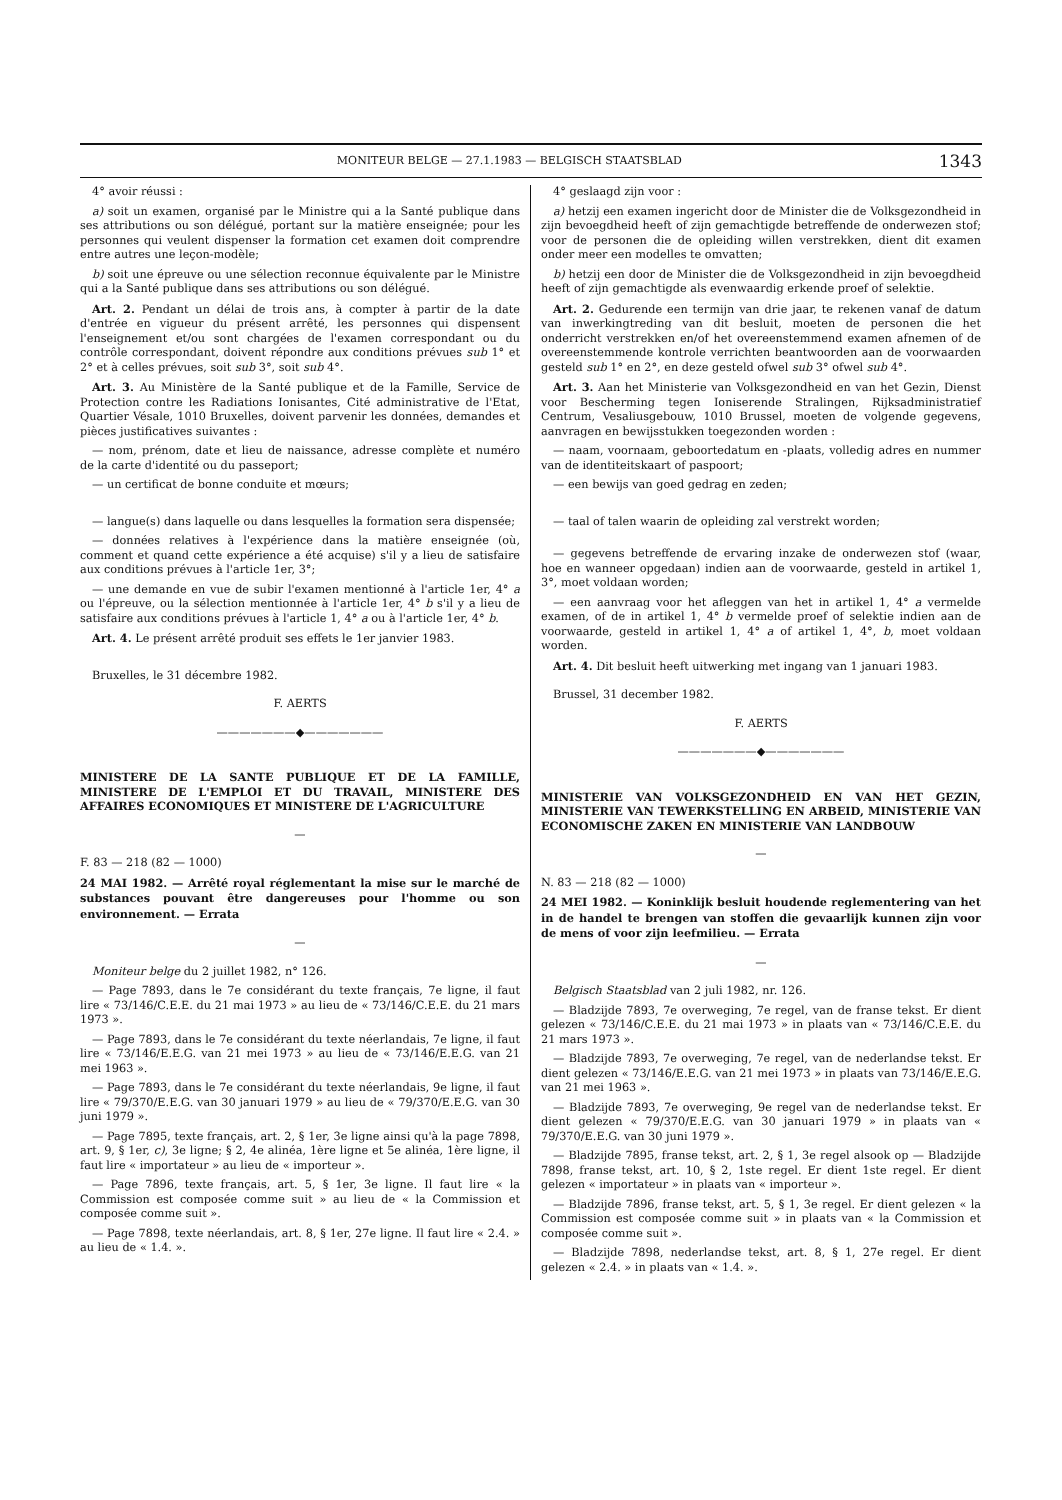MONITEUR BELGE — 27.1.1983 — BELGISCH STAATSBLAD 1343
4° avoir réussi :
a) soit un examen, organisé par le Ministre qui a la Santé publique dans ses attributions ou son délégué, portant sur la matière enseignée; pour les personnes qui veulent dispenser la formation cet examen doit comprendre entre autres une leçon-modèle;
b) soit une épreuve ou une sélection reconnue équivalente par le Ministre qui a la Santé publique dans ses attributions ou son délégué.
Art. 2. Pendant un délai de trois ans, à compter à partir de la date d'entrée en vigueur du présent arrêté, les personnes qui dispensent l'enseignement et/ou sont chargées de l'examen correspondant ou du contrôle correspondant, doivent répondre aux conditions prévues sub 1° et 2° et à celles prévues, soit sub 3°, soit sub 4°.
Art. 3. Au Ministère de la Santé publique et de la Famille, Service de Protection contre les Radiations Ionisantes, Cité administrative de l'Etat, Quartier Vésale, 1010 Bruxelles, doivent parvenir les données, demandes et pièces justificatives suivantes :
— nom, prénom, date et lieu de naissance, adresse complète et numéro de la carte d'identité ou du passeport;
— un certificat de bonne conduite et mœurs;
— langue(s) dans laquelle ou dans lesquelles la formation sera dispensée;
— données relatives à l'expérience dans la matière enseignée (où, comment et quand cette expérience a été acquise) s'il y a lieu de satisfaire aux conditions prévues à l'article 1er, 3°;
— une demande en vue de subir l'examen mentionné à l'article 1er, 4° a ou l'épreuve, ou la sélection mentionnée à l'article 1er, 4° b s'il y a lieu de satisfaire aux conditions prévues à l'article 1, 4° a ou à l'article 1er, 4° b.
Art. 4. Le présent arrêté produit ses effets le 1er janvier 1983.
Bruxelles, le 31 décembre 1982.
F. AERTS
———————◆———————
MINISTERE DE LA SANTE PUBLIQUE ET DE LA FAMILLE, MINISTERE DE L'EMPLOI ET DU TRAVAIL, MINISTERE DES AFFAIRES ECONOMIQUES ET MINISTERE DE L'AGRICULTURE
—
F. 83 — 218 (82 — 1000)
24 MAI 1982. — Arrêté royal réglementant la mise sur le marché de substances pouvant être dangereuses pour l'homme ou son environnement. — Errata
—
Moniteur belge du 2 juillet 1982, n° 126.
— Page 7893, dans le 7e considérant du texte français, 7e ligne, il faut lire « 73/146/C.E.E. du 21 mai 1973 » au lieu de « 73/146/C.E.E. du 21 mars 1973 ».
— Page 7893, dans le 7e considérant du texte néerlandais, 7e ligne, il faut lire « 73/146/E.E.G. van 21 mei 1973 » au lieu de « 73/146/E.E.G. van 21 mei 1963 ».
— Page 7893, dans le 7e considérant du texte néerlandais, 9e ligne, il faut lire « 79/370/E.E.G. van 30 januari 1979 » au lieu de « 79/370/E.E.G. van 30 juni 1979 ».
— Page 7895, texte français, art. 2, § 1er, 3e ligne ainsi qu'à la page 7898, art. 9, § 1er, c), 3e ligne; § 2, 4e alinéa, 1ère ligne et 5e alinéa, 1ère ligne, il faut lire « importateur » au lieu de « importeur ».
— Page 7896, texte français, art. 5, § 1er, 3e ligne. Il faut lire « la Commission est composée comme suit » au lieu de « la Commission et composée comme suit ».
— Page 7898, texte néerlandais, art. 8, § 1er, 27e ligne. Il faut lire « 2.4. » au lieu de « 1.4. ».
4° geslaagd zijn voor :
a) hetzij een examen ingericht door de Minister die de Volksgezondheid in zijn bevoegdheid heeft of zijn gemachtigde betreffende de onderwezen stof; voor de personen die de opleiding willen verstrekken, dient dit examen onder meer een modelles te omvatten;
b) hetzij een door de Minister die de Volksgezondheid in zijn bevoegdheid heeft of zijn gemachtigde als evenwaardig erkende proef of selektie.
Art. 2. Gedurende een termijn van drie jaar, te rekenen vanaf de datum van inwerkingtreding van dit besluit, moeten de personen die het onderricht verstrekken en/of het overeenstemmend examen afnemen of de overeenstemmende kontrole verrichten beantwoorden aan de voorwaarden gesteld sub 1° en 2°, en deze gesteld ofwel sub 3° ofwel sub 4°.
Art. 3. Aan het Ministerie van Volksgezondheid en van het Gezin, Dienst voor Bescherming tegen Ioniserende Stralingen, Rijksadministratief Centrum, Vesaliusgebouw, 1010 Brussel, moeten de volgende gegevens, aanvragen en bewijsstukken toegezonden worden :
— naam, voornaam, geboortedatum en -plaats, volledig adres en nummer van de identiteitskaart of paspoort;
— een bewijs van goed gedrag en zeden;
— taal of talen waarin de opleiding zal verstrekt worden;
— gegevens betreffende de ervaring inzake de onderwezen stof (waar, hoe en wanneer opgedaan) indien aan de voorwaarde, gesteld in artikel 1, 3°, moet voldaan worden;
— een aanvraag voor het afleggen van het in artikel 1, 4° a vermelde examen, of de in artikel 1, 4° b vermelde proef of selektie indien aan de voorwaarde, gesteld in artikel 1, 4° a of artikel 1, 4°, b, moet voldaan worden.
Art. 4. Dit besluit heeft uitwerking met ingang van 1 januari 1983.
Brussel, 31 december 1982.
F. AERTS
———————◆———————
MINISTERIE VAN VOLKSGEZONDHEID EN VAN HET GEZIN, MINISTERIE VAN TEWERKSTELLING EN ARBEID, MINISTERIE VAN ECONOMISCHE ZAKEN EN MINISTERIE VAN LANDBOUW
—
N. 83 — 218 (82 — 1000)
24 MEI 1982. — Koninklijk besluit houdende reglementering van het in de handel te brengen van stoffen die gevaarlijk kunnen zijn voor de mens of voor zijn leefmilieu. — Errata
—
Belgisch Staatsblad van 2 juli 1982, nr. 126.
— Bladzijde 7893, 7e overweging, 7e regel, van de franse tekst. Er dient gelezen « 73/146/C.E.E. du 21 mai 1973 » in plaats van « 73/146/C.E.E. du 21 mars 1973 ».
— Bladzijde 7893, 7e overweging, 7e regel, van de nederlandse tekst. Er dient gelezen « 73/146/E.E.G. van 21 mei 1973 » in plaats van 73/146/E.E.G. van 21 mei 1963 ».
— Bladzijde 7893, 7e overweging, 9e regel van de nederlandse tekst. Er dient gelezen « 79/370/E.E.G. van 30 januari 1979 » in plaats van « 79/370/E.E.G. van 30 juni 1979 ».
— Bladzijde 7895, franse tekst, art. 2, § 1, 3e regel alsook op — Bladzijde 7898, franse tekst, art. 10, § 2, 1ste regel. Er dient 1ste regel. Er dient gelezen « importateur » in plaats van « importeur ».
— Bladzijde 7896, franse tekst, art. 5, § 1, 3e regel. Er dient gelezen « la Commission est composée comme suit » in plaats van « la Commission et composée comme suit ».
— Bladzijde 7898, nederlandse tekst, art. 8, § 1, 27e regel. Er dient gelezen « 2.4. » in plaats van « 1.4. ».